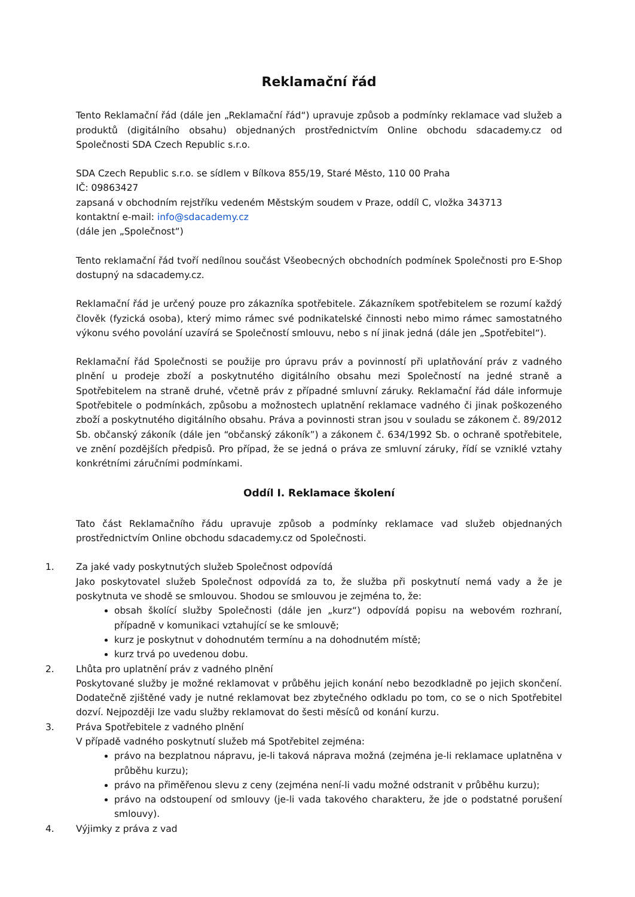Reklamační řád
Tento Reklamační řád (dále jen „Reklamační řád“) upravuje způsob a podmínky reklamace vad služeb a produktů (digitálního obsahu) objednaných prostřednictvím Online obchodu sdacademy.cz od Společnosti SDA Czech Republic s.r.o.
SDA Czech Republic s.r.o. se sídlem v Bílkova 855/19, Staré Město, 110 00 Praha
IČ: 09863427
zapsaná v obchodním rejstříku vedeném Městským soudem v Praze, oddíl C, vložka 343713
kontaktní e-mail: info@sdacademy.cz
(dále jen „Společnost“)
Tento reklamační řád tvoří nedílnou součást Všeobecných obchodních podmínek Společnosti pro E-Shop dostupný na sdacademy.cz.
Reklamační řád je určený pouze pro zákazníka spotřebitele. Zákazníkem spotřebitelem se rozumí každý člověk (fyzická osoba), který mimo rámec své podnikatelské činnosti nebo mimo rámec samostatného výkonu svého povolání uzavírá se Společností smlouvu, nebo s ní jinak jedná (dále jen „Spotřebitel“).
Reklamační řád Společnosti se použije pro úpravu práv a povinností při uplatňování práv z vadného plnění u prodeje zboží a poskytnutého digitálního obsahu mezi Společností na jedné straně a Spotřebitelem na straně druhé, včetně práv z případné smluvní záruky. Reklamační řád dále informuje Spotřebitele o podmínkách, způsobu a možnostech uplatnění reklamace vadného či jinak poškozeného zboží a poskytnutého digitálního obsahu. Práva a povinnosti stran jsou v souladu se zákonem č. 89/2012 Sb. občanský zákoník (dále jen “občanský zákoník”) a zákonem č. 634/1992 Sb. o ochraně spotřebitele, ve znění pozdějších předpisů. Pro případ, že se jedná o práva ze smluvní záruky, řídí se vzniklé vztahy konkrétními záručními podmínkami.
Oddíl I. Reklamace školení
Tato část Reklamačního řádu upravuje způsob a podmínky reklamace vad služeb objednaných prostřednictvím Online obchodu sdacademy.cz od Společnosti.
1. Za jaké vady poskytnutých služeb Společnost odpovídá
Jako poskytovatel služeb Společnost odpovídá za to, že služba při poskytnutí nemá vady a že je poskytnuta ve shodě se smlouvou. Shodou se smlouvou je zejména to, že:
obsah školící služby Společnosti (dále jen „kurz“) odpovídá popisu na webovém rozhraní, případně v komunikaci vztahující se ke smlouvě;
kurz je poskytnut v dohodnutém termínu a na dohodnutém místě;
kurz trvá po uvedenou dobu.
2. Lhůta pro uplatnění práv z vadného plnění
Poskytované služby je možné reklamovat v průběhu jejich konání nebo bezodkladně po jejich skončení. Dodatečně zjištěné vady je nutné reklamovat bez zbytečného odkladu po tom, co se o nich Spotřebitel dozví. Nejpozději lze vadu služby reklamovat do šesti měsíců od konání kurzu.
3. Práva Spotřebitele z vadného plnění
V případě vadného poskytnutí služeb má Spotřebitel zejména:
právo na bezplatnou nápravu, je-li taková náprava možná (zejména je-li reklamace uplatněna v průběhu kurzu);
právo na přiměřenou slevu z ceny (zejména není-li vadu možné odstranit v průběhu kurzu);
právo na odstoupení od smlouvy (je-li vada takového charakteru, že jde o podstatné porušení smlouvy).
4. Výjimky z práva z vad